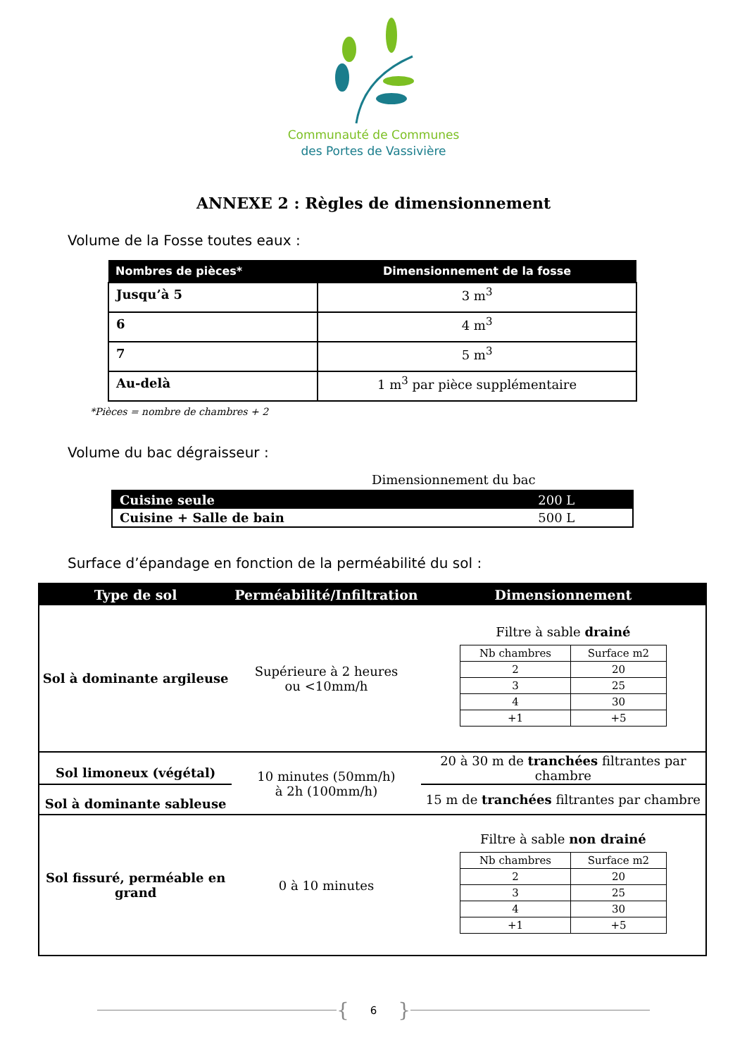Communauté de Communes
des Portes de Vassivière
ANNEXE 2 : Règles de dimensionnement
Volume de la Fosse toutes eaux :
| Nombres de pièces* | Dimensionnement de la fosse |
| --- | --- |
| Jusqu’à 5 | 3 m<sup>3</sup> |
| 6 | 4 m<sup>3</sup> |
| 7 | 5 m<sup>3</sup> |
| Au-delà | 1 m<sup>3</sup> par pièce supplémentaire |
*Pièces = nombre de chambres + 2
Volume du bac dégraisseur :
Dimensionnement du bac
| Cuisine seule | 200 L |
| Cuisine + Salle de bain | 500 L |
Surface d’épandage en fonction de la perméabilité du sol :
| Type de sol | Perméabilité/Infiltration | Dimensionnement |
| --- | --- | --- |
| Sol à dominante argileuse | Supérieure à 2 heures ou <10mm/h | Filtre à sable drainé / Nb chambres / Surface m2 / / 2 / 20 / / 3 / 25 / / 4 / 30 / / +1 / +5 / |
| Sol limoneux (végétal) | 10 minutes (50mm/h) à 2h (100mm/h) | 20 à 30 m de tranchées filtrantes par chambre |
| Sol à dominante sableuse | | 15 m de tranchées filtrantes par chambre |
| Sol fissuré, perméable en grand | 0 à 10 minutes | Filtre à sable non drainé / Nb chambres / Surface m2 / / 2 / 20 / / 3 / 25 / / 4 / 30 / / +1 / +5 / |
{ 6 }